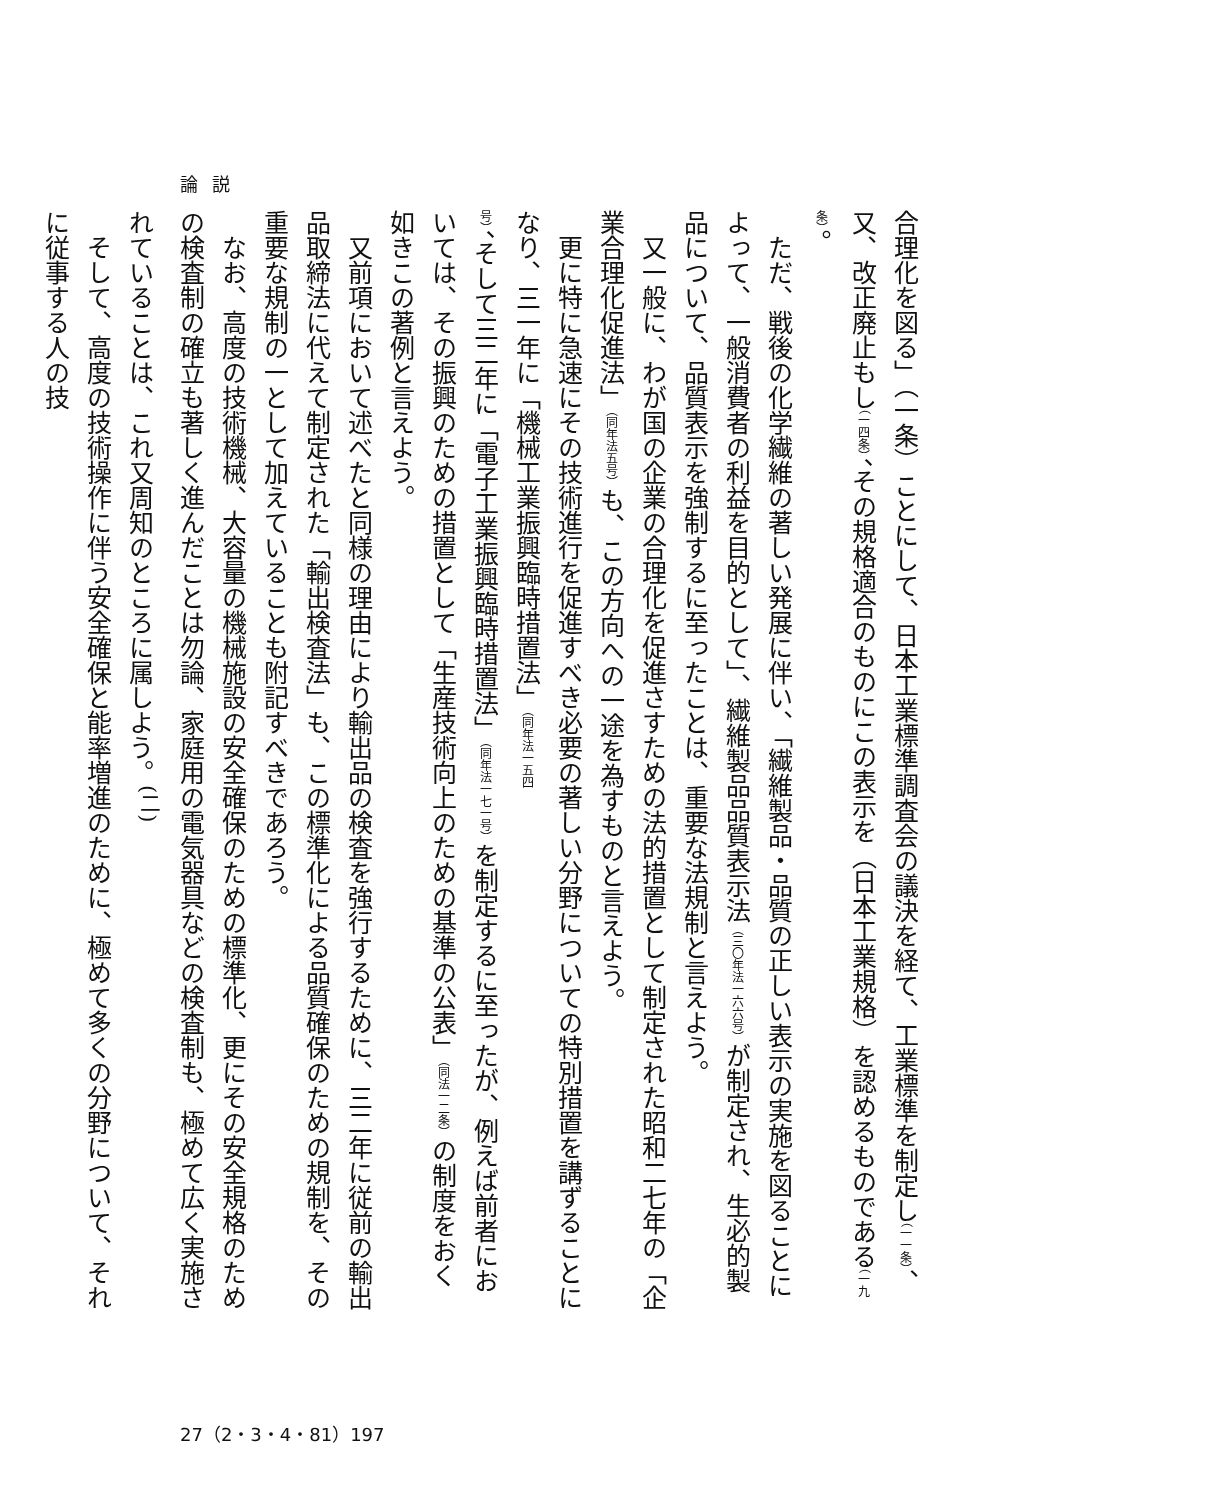論説
合理化を図る」（一条）ことにして、日本工業標準調査会の議決を経て、工業標準を制定し（一一条）、又、改正廃止もし（一四条）、その規格適合のものにこの表示を（日本工業規格）を認めるものである（一九条）。
　ただ、戦後の化学繊維の著しい発展に伴い、「繊維製品・品質の正しい表示の実施を図ることによって、一般消費者の利益を目的として」、繊維製品品質表示法（三〇年法一六六号）が制定され、生必的製品について、品質表示を強制するに至ったことは、重要な法規制と言えよう。
　又一般に、わが国の企業の合理化を促進さすための法的措置として制定された昭和二七年の「企業合理化促進法」（同年法五号）も、この方向への一途を為すものと言えよう。
　更に特に急速にその技術進行を促進すべき必要の著しい分野についての特別措置を講ずることになり、三一年に「機械工業振興臨時措置法」（同年法一五四号）、そして三二年に「電子工業振興臨時措置法」（同年法一七一号）を制定するに至ったが、例えば前者においては、その振興のための措置として「生産技術向上のための基準の公表」（同法一二条）の制度をおく如きこの著例と言えよう。
　又前項において述べたと同様の理由により輸出品の検査を強行するために、三二年に従前の輸出品取締法に代えて制定された「輸出検査法」も、この標準化による品質確保のための規制を、その重要な規制の一として加えていることも附記すべきであろう。
　なお、高度の技術機械、大容量の機械施設の安全確保のための標準化、更にその安全規格のための検査制の確立も著しく進んだことは勿論、家庭用の電気器具などの検査制も、極めて広く実施されていることは、これ又周知のところに属しよう。<sup>(二)</sup>
　そして、高度の技術操作に伴う安全確保と能率増進のために、極めて多くの分野について、それに従事する人の技
27（2・3・4・81）197